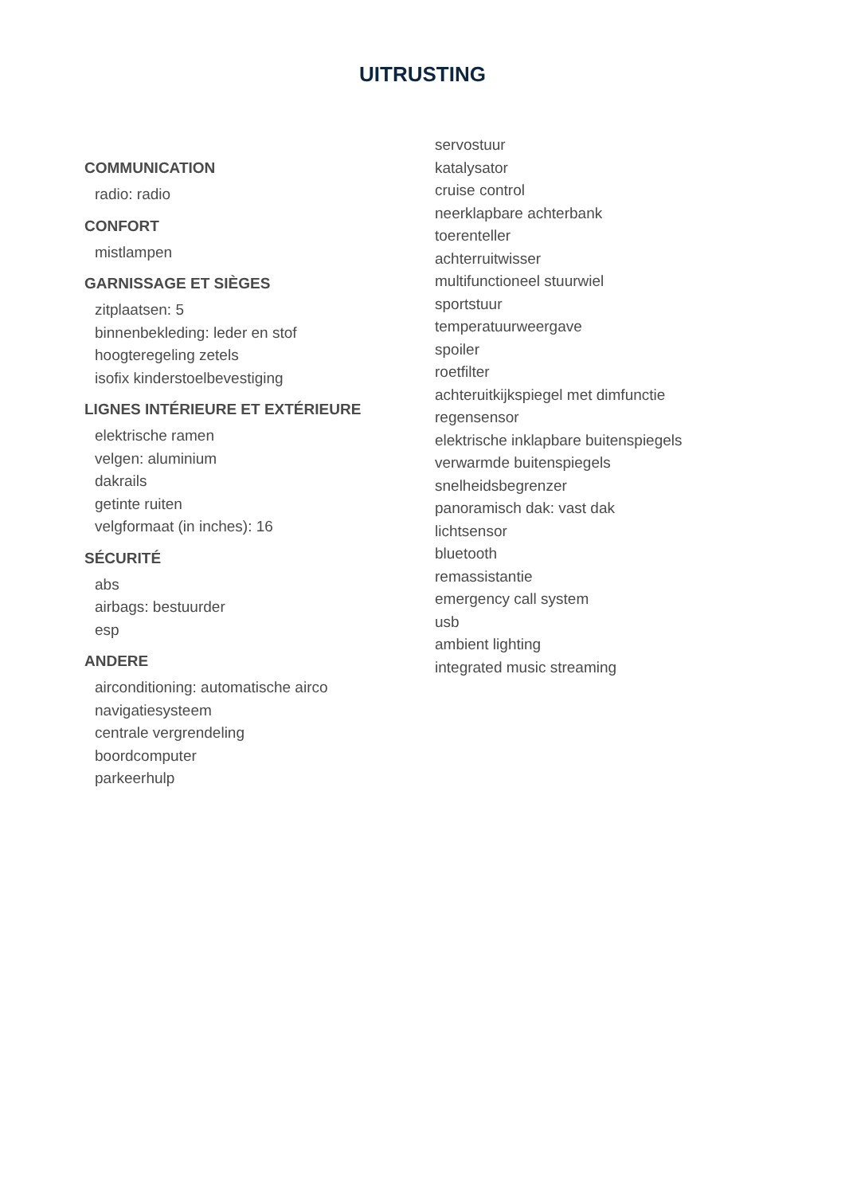UITRUSTING
COMMUNICATION
radio: radio
CONFORT
mistlampen
GARNISSAGE ET SIÈGES
zitplaatsen: 5
binnenbekleding: leder en stof
hoogteregeling zetels
isofix kinderstoelbevestiging
LIGNES INTÉRIEURE ET EXTÉRIEURE
elektrische ramen
velgen: aluminium
dakrails
getinte ruiten
velgformaat (in inches): 16
SÉCURITÉ
abs
airbags: bestuurder
esp
ANDERE
airconditioning: automatische airco
navigatiesysteem
centrale vergrendeling
boordcomputer
parkeerhulp
servostuur
katalysator
cruise control
neerklapbare achterbank
toerenteller
achterruitwisser
multifunctioneel stuurwiel
sportstuur
temperatuurweergave
spoiler
roetfilter
achteruitkijkspiegel met dimfunctie
regensensor
elektrische inklapbare buitenspiegels
verwarmde buitenspiegels
snelheidsbegrenzer
panoramisch dak: vast dak
lichtsensor
bluetooth
remassistantie
emergency call system
usb
ambient lighting
integrated music streaming